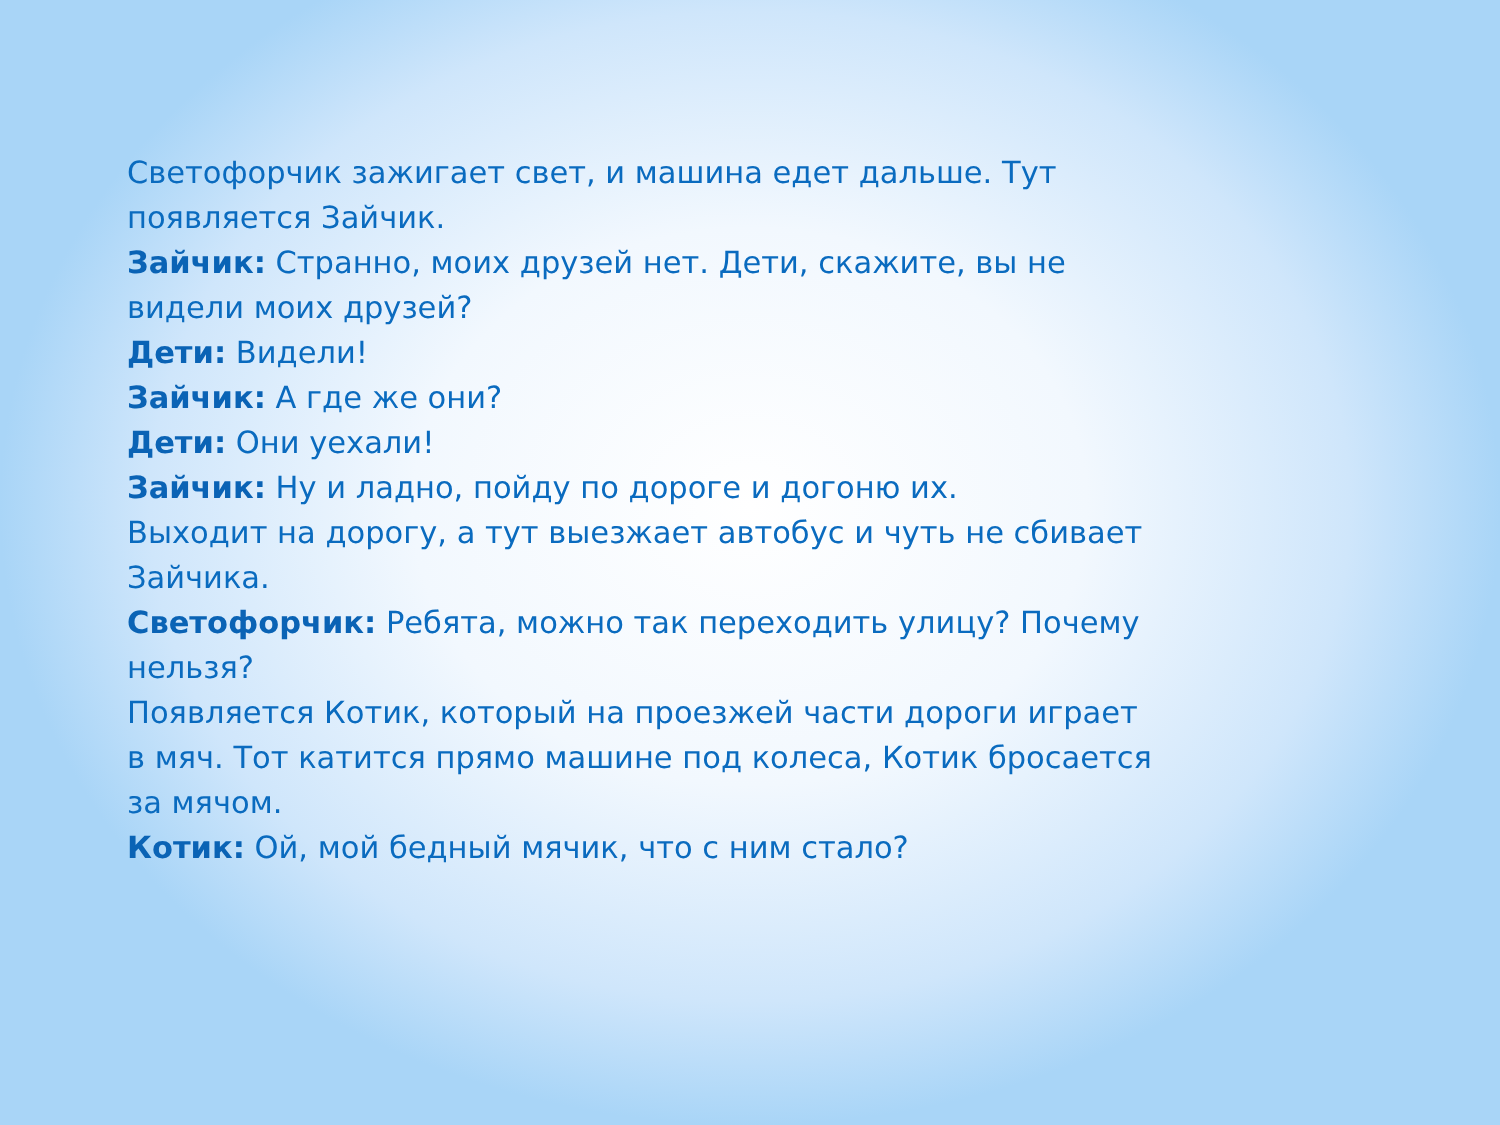Светофорчик зажигает свет, и машина едет дальше. Тут появляется Зайчик.
Зайчик: Странно, моих друзей нет. Дети, скажите, вы не видели моих друзей?
Дети: Видели!
Зайчик: А где же они?
Дети: Они уехали!
Зайчик: Ну и ладно, пойду по дороге и догоню их.
Выходит на дорогу, а тут выезжает автобус и чуть не сбивает Зайчика.
Светофорчик: Ребята, можно так переходить улицу? Почему нельзя?
Появляется Котик, который на проезжей части дороги играет в мяч. Тот катится прямо машине под колеса, Котик бросается за мячом.
Котик: Ой, мой бедный мячик, что с ним стало?